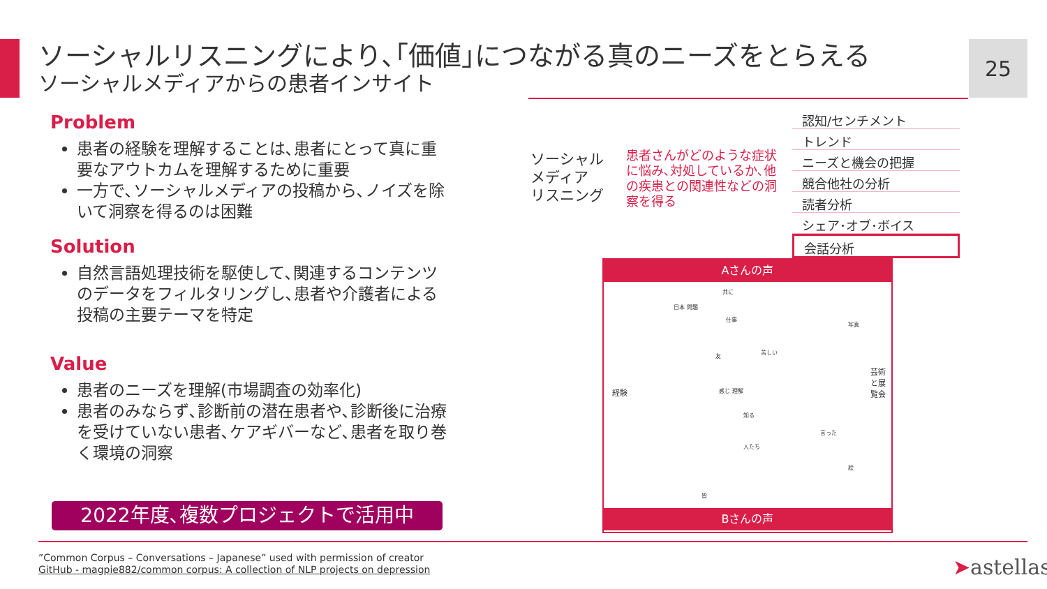ソーシャルリスニングにより､｢価値｣につながる真のニーズをとらえる
ソーシャルメディアからの患者インサイト
25
Problem
患者の経験を理解することは､患者にとって真に重要なアウトカムを理解するために重要
一方で､ソーシャルメディアの投稿から､ノイズを除いて洞察を得るのは困難
Solution
自然言語処理技術を駆使して､関連するコンテンツのデータをフィルタリングし､患者や介護者による投稿の主要テーマを特定
Value
患者のニーズを理解(市場調査の効率化)
患者のみならず､診断前の潜在患者や､診断後に治療を受けていない患者､ケアギバーなど､患者を取り巻く環境の洞察
2022年度､複数プロジェクトで活用中
ソーシャル
メディア
リスニング
患者さんがどのような症状に悩み､対処しているか､他の疾患との関連性などの洞察を得る
認知/センチメント
トレンド
ニーズと機会の把握
競合他社の分析
読者分析
シェア･オブ･ボイス
会話分析
Aさんの声
経験
芸術と展覧会
共に
日本 問題
仕事
写真
苦しい
友
感じ 理解
知る
人たち
言った
絵
皆
Bさんの声
”Common Corpus – Conversations – Japanese” used with permission of creator
GitHub - magpie882/common corpus: A collection of NLP projects on depression
➤astellas